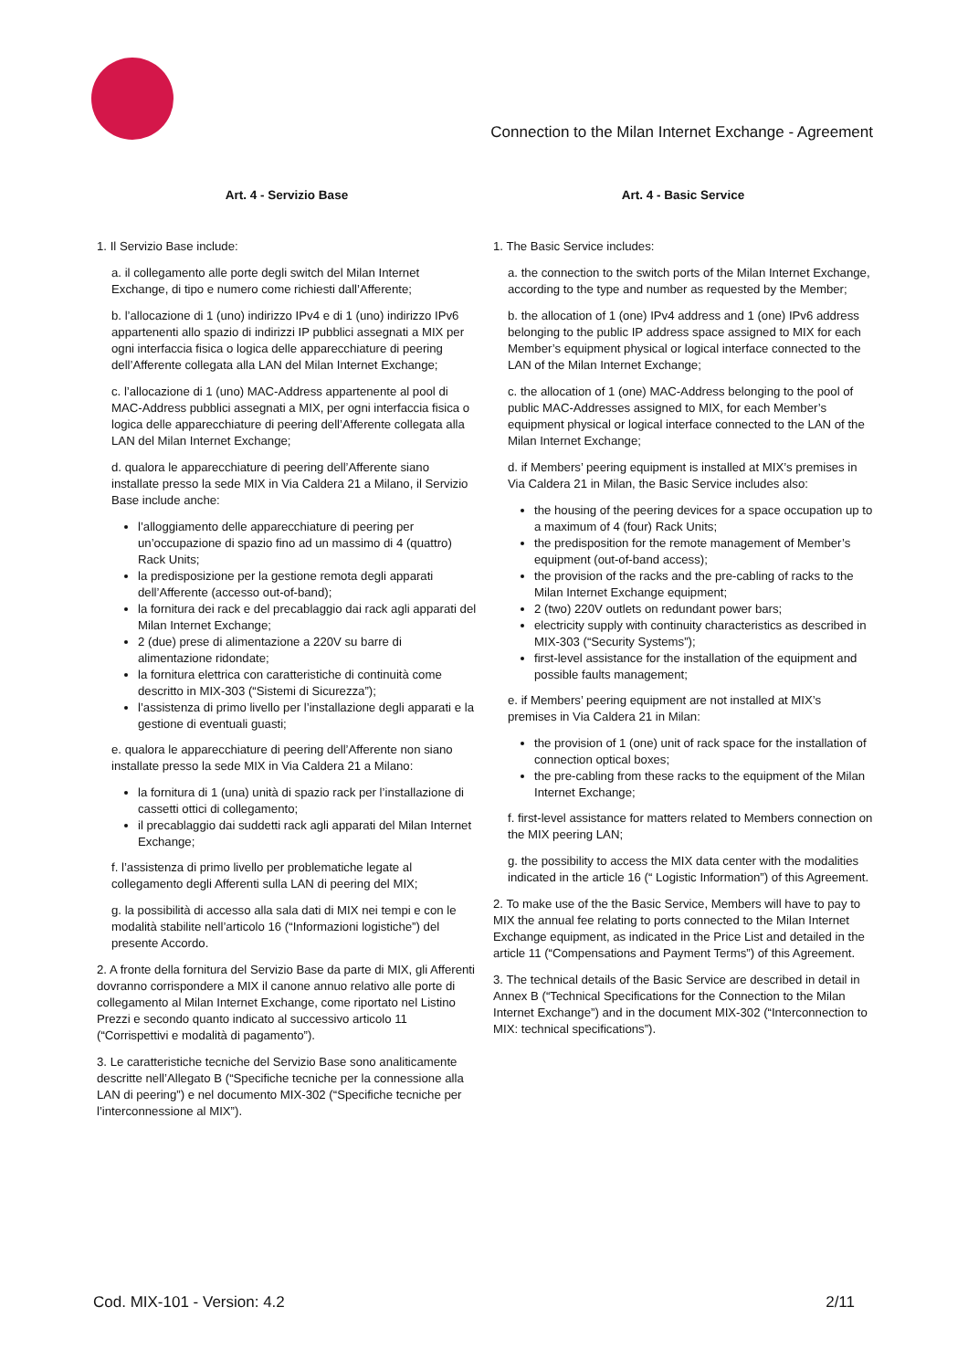Connection to the Milan Internet Exchange - Agreement
Art. 4 - Servizio Base
1. Il Servizio Base include:
a. il collegamento alle porte degli switch del Milan Internet Exchange, di tipo e numero come richiesti dall’Afferente;
b. l’allocazione di 1 (uno) indirizzo IPv4 e di 1 (uno) indirizzo IPv6 appartenenti allo spazio di indirizzi IP pubblici assegnati a MIX per ogni interfaccia fisica o logica delle apparecchiature di peering dell’Afferente collegata alla LAN del Milan Internet Exchange;
c. l’allocazione di 1 (uno) MAC-Address appartenente al pool di MAC-Address pubblici assegnati a MIX, per ogni interfaccia fisica o logica delle apparecchiature di peering dell’Afferente collegata alla LAN del Milan Internet Exchange;
d. qualora le apparecchiature di peering dell’Afferente siano installate presso la sede MIX in Via Caldera 21 a Milano, il Servizio Base include anche:
l’alloggiamento delle apparecchiature di peering per un’occupazione di spazio fino ad un massimo di 4 (quattro) Rack Units;
la predisposizione per la gestione remota degli apparati dell’Afferente (accesso out-of-band);
la fornitura dei rack e del precablaggio dai rack agli apparati del Milan Internet Exchange;
2 (due) prese di alimentazione a 220V su barre di alimentazione ridondate;
la fornitura elettrica con caratteristiche di continuità come descritto in MIX-303 (“Sistemi di Sicurezza”);
l’assistenza di primo livello per l’installazione degli apparati e la gestione di eventuali guasti;
e. qualora le apparecchiature di peering dell’Afferente non siano installate presso la sede MIX in Via Caldera 21 a Milano:
la fornitura di 1 (una) unità di spazio rack per l’installazione di cassetti ottici di collegamento;
il precablaggio dai suddetti rack agli apparati del Milan Internet Exchange;
f. l’assistenza di primo livello per problematiche legate al collegamento degli Afferenti sulla LAN di peering del MIX;
g. la possibilità di accesso alla sala dati di MIX nei tempi e con le modalità stabilite nell’articolo 16 (“Informazioni logistiche”) del presente Accordo.
2. A fronte della fornitura del Servizio Base da parte di MIX, gli Afferenti dovranno corrispondere a MIX il canone annuo relativo alle porte di collegamento al Milan Internet Exchange, come riportato nel Listino Prezzi e secondo quanto indicato al successivo articolo 11 (“Corrispettivi e modalità di pagamento”).
3. Le caratteristiche tecniche del Servizio Base sono analiticamente descritte nell’Allegato B (“Specifiche tecniche per la connessione alla LAN di peering”) e nel documento MIX-302 (“Specifiche tecniche per l’interconnessione al MIX”).
Art. 4 - Basic Service
1. The Basic Service includes:
a. the connection to the switch ports of the Milan Internet Exchange, according to the type and number as requested by the Member;
b. the allocation of 1 (one) IPv4 address and 1 (one) IPv6 address belonging to the public IP address space assigned to MIX for each Member’s equipment physical or logical interface connected to the LAN of the Milan Internet Exchange;
c. the allocation of 1 (one) MAC-Address belonging to the pool of public MAC-Addresses assigned to MIX, for each Member’s equipment physical or logical interface connected to the LAN of the Milan Internet Exchange;
d. if Members’ peering equipment is installed at MIX’s premises in Via Caldera 21 in Milan, the Basic Service includes also:
the housing of the peering devices for a space occupation up to a maximum of 4 (four) Rack Units;
the predisposition for the remote management of Member’s equipment (out-of-band access);
the provision of the racks and the pre-cabling of racks to the Milan Internet Exchange equipment;
2 (two) 220V outlets on redundant power bars;
electricity supply with continuity characteristics as described in MIX-303 (“Security Systems”);
first-level assistance for the installation of the equipment and possible faults management;
e. if Members’ peering equipment are not installed at MIX’s premises in Via Caldera 21 in Milan:
the provision of 1 (one) unit of rack space for the installation of connection optical boxes;
the pre-cabling from these racks to the equipment of the Milan Internet Exchange;
f. first-level assistance for matters related to Members connection on the MIX peering LAN;
g. the possibility to access the MIX data center with the modalities indicated in the article 16 (“ Logistic Information”) of this Agreement.
2. To make use of the the Basic Service, Members will have to pay to MIX the annual fee relating to ports connected to the Milan Internet Exchange equipment, as indicated in the Price List and detailed in the article 11 (“Compensations and Payment Terms”) of this Agreement.
3. The technical details of the Basic Service are described in detail in Annex B (“Technical Specifications for the Connection to the Milan Internet Exchange”) and in the document MIX-302 (“Interconnection to MIX: technical specifications”).
Cod. MIX-101 - Version: 4.2 2/11